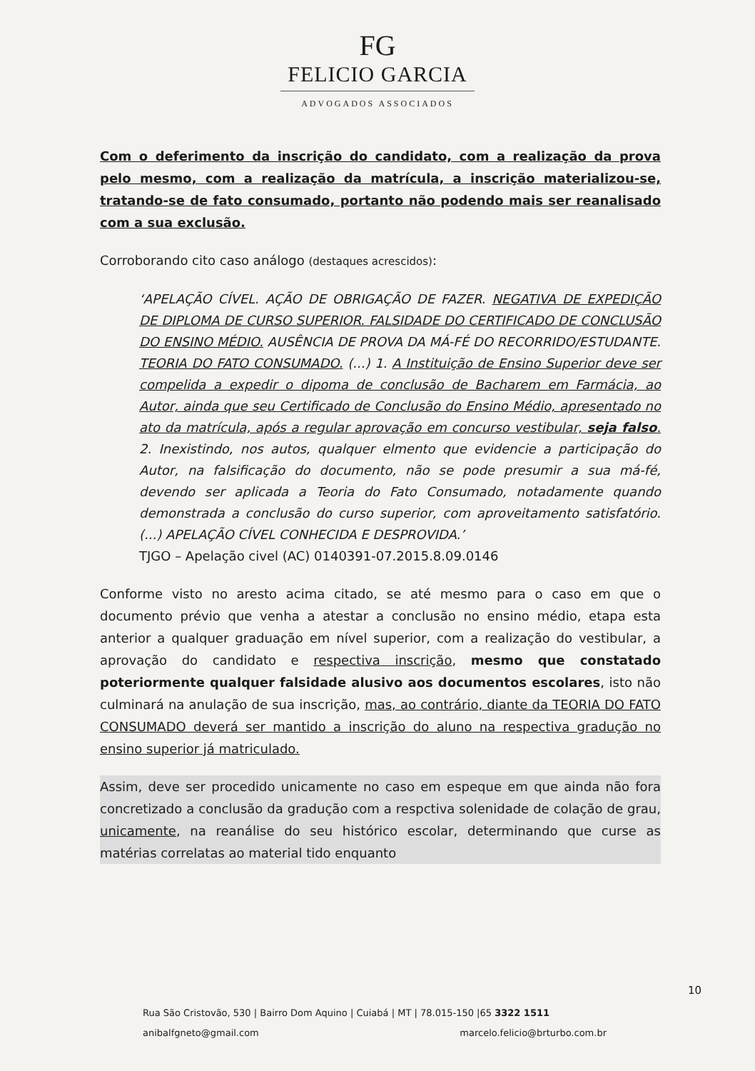FG
FELICIO GARCIA
ADVOGADOS ASSOCIADOS
Com o deferimento da inscrição do candidato, com a realização da prova pelo mesmo, com a realização da matrícula, a inscrição materializou-se, tratando-se de fato consumado, portanto não podendo mais ser reanalisado com a sua exclusão.
Corroborando cito caso análogo (destaques acrescidos):
‘APELAÇÃO CÍVEL. AÇÃO DE OBRIGAÇÃO DE FAZER. NEGATIVA DE EXPEDIÇÃO DE DIPLOMA DE CURSO SUPERIOR. FALSIDADE DO CERTIFICADO DE CONCLUSÃO DO ENSINO MÉDIO. AUSÊNCIA DE PROVA DA MÁ-FÉ DO RECORRIDO/ESTUDANTE. TEORIA DO FATO CONSUMADO. (...) 1. A Instituição de Ensino Superior deve ser compelida a expedir o dipoma de conclusão de Bacharem em Farmácia, ao Autor, ainda que seu Certificado de Conclusão do Ensino Médio, apresentado no ato da matrícula, após a regular aprovação em concurso vestibular, seja falso. 2. Inexistindo, nos autos, qualquer elmento que evidencie a participação do Autor, na falsificação do documento, não se pode presumir a sua má-fé, devendo ser aplicada a Teoria do Fato Consumado, notadamente quando demonstrada a conclusão do curso superior, com aproveitamento satisfatório. (...) APELAÇÃO CÍVEL CONHECIDA E DESPROVIDA.’
TJGO – Apelação civel (AC) 0140391-07.2015.8.09.0146
Conforme visto no aresto acima citado, se até mesmo para o caso em que o documento prévio que venha a atestar a conclusão no ensino médio, etapa esta anterior a qualquer graduação em nível superior, com a realização do vestibular, a aprovação do candidato e respectiva inscrição, mesmo que constatado poteriormente qualquer falsidade alusivo aos documentos escolares, isto não culminará na anulação de sua inscrição, mas, ao contrário, diante da TEORIA DO FATO CONSUMADO deverá ser mantido a inscrição do aluno na respectiva gradução no ensino superior já matriculado.
Assim, deve ser procedido unicamente no caso em espeque em que ainda não fora concretizado a conclusão da gradução com a respctiva solenidade de colação de grau, unicamente, na reanálise do seu histórico escolar, determinando que curse as matérias correlatas ao material tido enquanto
10
Rua São Cristovão, 530 | Bairro Dom Aquino | Cuiabá | MT | 78.015-150 |65 3322 1511
anibalfgneto@gmail.com marcelo.felicio@brturbo.com.br